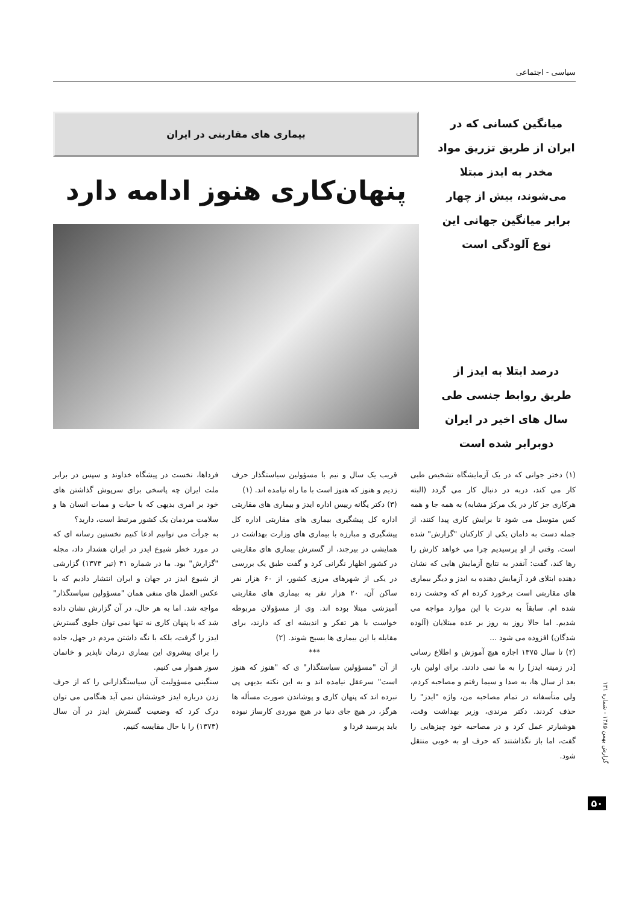سیاسی - اجتماعی
میانگین کسانی که در ایران از طریق تزریق مواد مخدر به ایدز مبتلا می‌شوند، بیش از چهار برابر میانگین جهانی این نوع آلودگی است
درصد ابتلا به ایدز از طریق روابط جنسی طی سال های اخیر در ایران دوبرابر شده است
بیماری های مقاربتی در ایران
پنهان‌کاری هنوز ادامه دارد
(۱) دختر جوانی که در یک آزمایشگاه تشخیص طبی کار می کند، دربه در دنبال کار می گردد (البته هرکاری جز کار در یک مرکز مشابه) به همه جا و همه کس متوسل می شود تا برایش کاری پیدا کنند، از جمله دست به دامان یکی از کارکنان "گزارش" شده است. وقتی از او پرسیدیم چرا می خواهد کارش را رها کند، گفت: آنقدر به نتایج آزمایش هایی که نشان دهنده ابتلای فرد آزمایش دهنده به ایدز و دیگر بیماری های مقاربتی است برخورد کرده ام که وحشت زده شده ام. سابقاً به ندرت با این موارد مواجه می شدیم. اما حالا روز به روز بر عده مبتلایان (آلوده شدگان) افزوده می شود ...
(۲) تا سال ۱۳۷۵ اجازه هیچ آموزش و اطلاع رسانی [در زمینه ایدز] را به ما نمی دادند. برای اولین بار، بعد از سال ها، به صدا و سیما رفتم و مصاحبه کردم، ولی متأسفانه در تمام مصاحبه من، واژه "ایدز" را حذف کردند. دکتر مرندی، وزیر بهداشت وقت، هوشیارتر عمل کرد و در مصاحبه خود چیزهایی را گفت، اما باز نگذاشتند که حرف او به خوبی منتقل شود.
قریب یک سال و نیم با مسؤولین سیاستگذار حرف زدیم و هنوز که هنوز است با ما راه نیامده اند. (۱)
(۳) دکتر یگانه رییس اداره ایدز و بیماری های مقاربتی اداره کل پیشگیری بیماری های مقاربتی اداره کل پیشگیری و مبارزه با بیماری های وزارت بهداشت در همایشی در بیرجند، از گسترش بیماری های مقاربتی در کشور اظهار نگرانی کرد و گفت طبق یک بررسی در یکی از شهرهای مرزی کشور، از ۶۰ هزار نفر ساکن آن، ۲۰ هزار نفر به بیماری های مقاربتی آمیزشی مبتلا بوده اند. وی از مسؤولان مربوطه خواست با هر تفکر و اندیشه ای که دارند، برای مقابله با این بیماری ها بسیج شوند. (۲)
***
از آن "مسؤولین سیاستگذار" ی که "هنوز که هنوز است" سرعقل نیامده اند و به این نکته بدیهی پی نبرده اند که پنهان کاری و پوشاندن صورت مسأله ها هرگز، در هیچ جای دنیا در هیچ موردی کارساز نبوده باید پرسید فردا و
فرداها، نخست در پیشگاه خداوند و سپس در برابر ملت ایران چه پاسخی برای سرپوش گذاشتن های خود بر امری بدیهی که با حیات و ممات انسان ها و سلامت مردمان یک کشور مرتبط است، دارید؟
به جرأت می توانیم ادعا کنیم نخستین رسانه ای که در مورد خطر شیوع ایدز در ایران هشدار داد، مجله "گزارش" بود. ما در شماره ۴۱ (تیر ۱۳۷۳) گزارشی از شیوع ایدز در جهان و ایران انتشار دادیم که با عکس العمل های منفی همان "مسؤولین سیاستگذار" مواجه شد. اما به هر حال، در آن گزارش نشان داده شد که با پنهان کاری نه تنها نمی توان جلوی گسترش ایدز را گرفت، بلکه با نگه داشتن مردم در جهل، جاده را برای پیشروی این بیماری درمان ناپذیر و خانمان سوز هموار می کنیم.
سنگینی مسؤولیت آن سیاستگذارانی را که از حرف زدن درباره ایدز خوششان نمی آید هنگامی می توان درک کرد که وضعیت گسترش ایدز در آن سال (۱۳۷۳) را با حال مقایسه کنیم.
گزارش بهمن ۱۳۸۵ - شماره ۱۳۱
۵۰